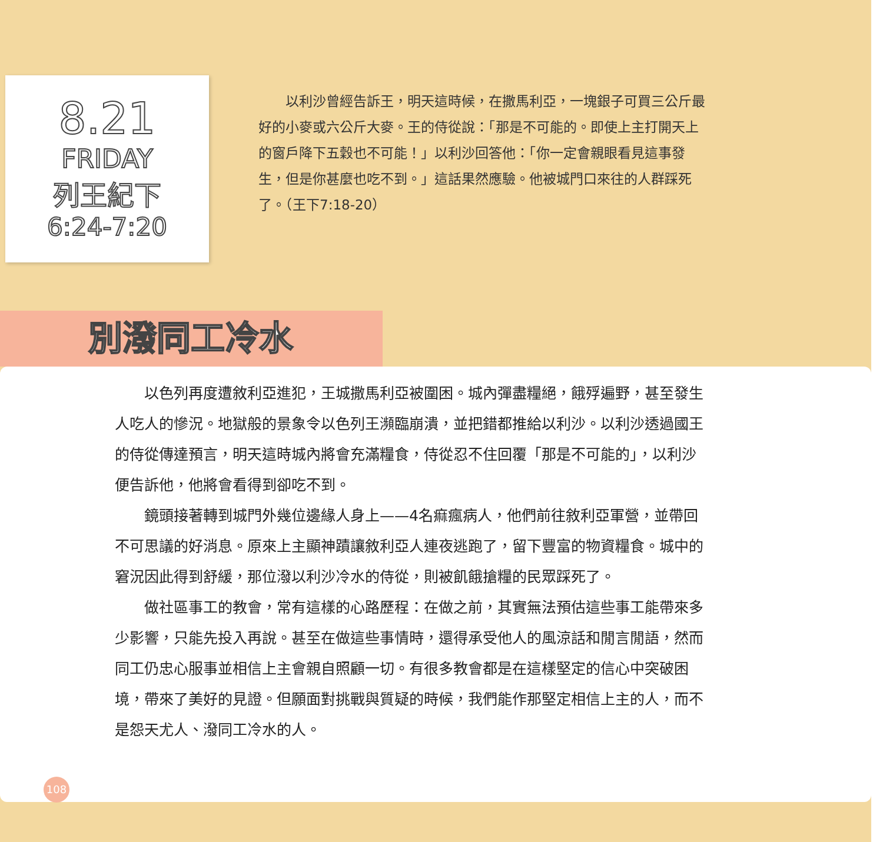8.21
FRIDAY
列王紀下
6:24-7:20
　　以利沙曾經告訴王，明天這時候，在撒馬利亞，一塊銀子可買三公斤最好的小麥或六公斤大麥。王的侍從說：「那是不可能的。即使上主打開天上的窗戶降下五穀也不可能！」以利沙回答他：「你一定會親眼看見這事發生，但是你甚麼也吃不到。」這話果然應驗。他被城門口來往的人群踩死了。（王下7:18-20）
別潑同工冷水
以色列再度遭敘利亞進犯，王城撒馬利亞被圍困。城內彈盡糧絕，餓殍遍野，甚至發生人吃人的慘況。地獄般的景象令以色列王瀕臨崩潰，並把錯都推給以利沙。以利沙透過國王的侍從傳達預言，明天這時城內將會充滿糧食，侍從忍不住回覆「那是不可能的」，以利沙便告訴他，他將會看得到卻吃不到。
鏡頭接著轉到城門外幾位邊緣人身上——4名痲瘋病人，他們前往敘利亞軍營，並帶回不可思議的好消息。原來上主顯神蹟讓敘利亞人連夜逃跑了，留下豐富的物資糧食。城中的窘況因此得到舒緩，那位潑以利沙冷水的侍從，則被飢餓搶糧的民眾踩死了。
做社區事工的教會，常有這樣的心路歷程：在做之前，其實無法預估這些事工能帶來多少影響，只能先投入再說。甚至在做這些事情時，還得承受他人的風涼話和閒言閒語，然而同工仍忠心服事並相信上主會親自照顧一切。有很多教會都是在這樣堅定的信心中突破困境，帶來了美好的見證。但願面對挑戰與質疑的時候，我們能作那堅定相信上主的人，而不是怨天尤人、潑同工冷水的人。
108